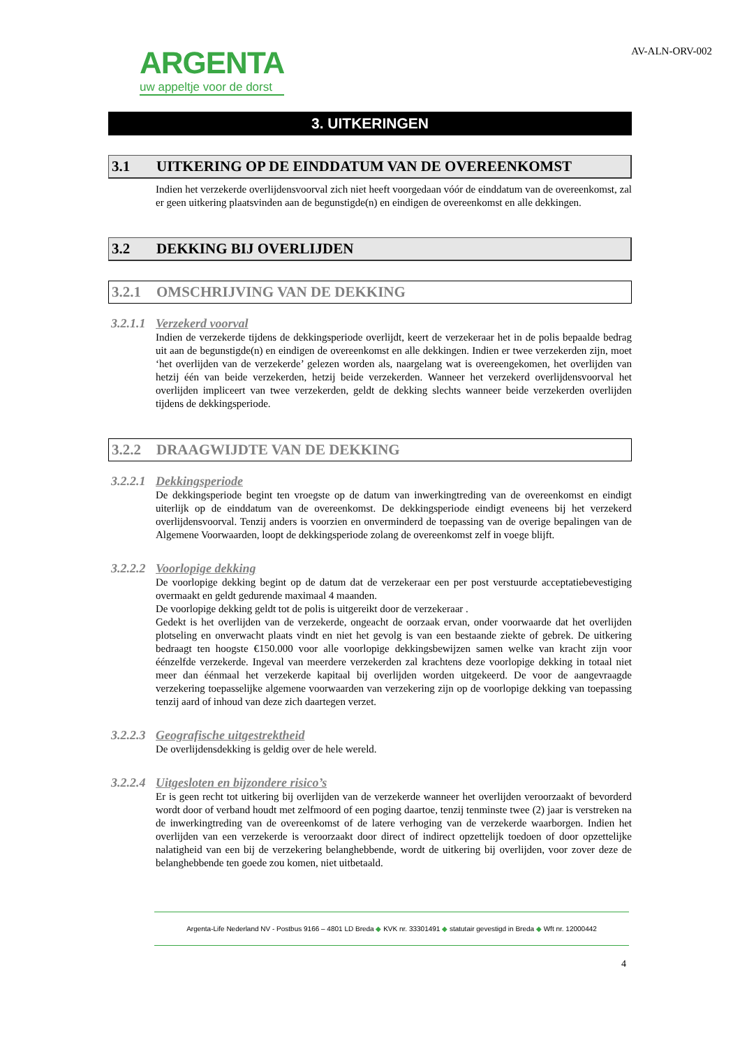ARGENTA
uw appeltje voor de dorst
AV-ALN-ORV-002
3. UITKERINGEN
3.1 UITKERING OP DE EINDDATUM VAN DE OVEREENKOMST
Indien het verzekerde overlijdensvoorval zich niet heeft voorgedaan vóór de einddatum van de overeenkomst, zal er geen uitkering plaatsvinden aan de begunstigde(n) en eindigen de overeenkomst en alle dekkingen.
3.2 DEKKING BIJ OVERLIJDEN
3.2.1 OMSCHRIJVING VAN DE DEKKING
3.2.1.1 Verzekerd voorval
Indien de verzekerde tijdens de dekkingsperiode overlijdt, keert de verzekeraar het in de polis bepaalde bedrag uit aan de begunstigde(n) en eindigen de overeenkomst en alle dekkingen. Indien er twee verzekerden zijn, moet ‘het overlijden van de verzekerde’ gelezen worden als, naargelang wat is overeengekomen, het overlijden van hetzij één van beide verzekerden, hetzij beide verzekerden. Wanneer het verzekerd overlijdensvoorval het overlijden impliceert van twee verzekerden, geldt de dekking slechts wanneer beide verzekerden overlijden tijdens de dekkingsperiode.
3.2.2 DRAAGWIJDTE VAN DE DEKKING
3.2.2.1 Dekkingsperiode
De dekkingsperiode begint ten vroegste op de datum van inwerkingtreding van de overeenkomst en eindigt uiterlijk op de einddatum van de overeenkomst. De dekkingsperiode eindigt eveneens bij het verzekerd overlijdensvoorval. Tenzij anders is voorzien en onverminderd de toepassing van de overige bepalingen van de Algemene Voorwaarden, loopt de dekkingsperiode zolang de overeenkomst zelf in voege blijft.
3.2.2.2 Voorlopige dekking
De voorlopige dekking begint op de datum dat de verzekeraar een per post verstuurde acceptatiebevestiging overmaakt en geldt gedurende maximaal 4 maanden.
De voorlopige dekking geldt tot de polis is uitgereikt door de verzekeraar .
Gedekt is het overlijden van de verzekerde, ongeacht de oorzaak ervan, onder voorwaarde dat het overlijden plotseling en onverwacht plaats vindt en niet het gevolg is van een bestaande ziekte of gebrek. De uitkering bedraagt ten hoogste €150.000 voor alle voorlopige dekkingsbewijzen samen welke van kracht zijn voor éénzelfde verzekerde. Ingeval van meerdere verzekerden zal krachtens deze voorlopige dekking in totaal niet meer dan éénmaal het verzekerde kapitaal bij overlijden worden uitgekeerd. De voor de aangevraagde verzekering toepasselijke algemene voorwaarden van verzekering zijn op de voorlopige dekking van toepassing tenzij aard of inhoud van deze zich daartegen verzet.
3.2.2.3 Geografische uitgestrektheid
De overlijdensdekking is geldig over de hele wereld.
3.2.2.4 Uitgesloten en bijzondere risico’s
Er is geen recht tot uitkering bij overlijden van de verzekerde wanneer het overlijden veroorzaakt of bevorderd wordt door of verband houdt met zelfmoord of een poging daartoe, tenzij tenminste twee (2) jaar is verstreken na de inwerkingtreding van de overeenkomst of de latere verhoging van de verzekerde waarborgen. Indien het overlijden van een verzekerde is veroorzaakt door direct of indirect opzettelijk toedoen of door opzettelijke nalatigheid van een bij de verzekering belanghebbende, wordt de uitkering bij overlijden, voor zover deze de belanghebbende ten goede zou komen, niet uitbetaald.
Argenta-Life Nederland NV - Postbus 9166 – 4801 LD Breda ◆ KVK nr. 33301491 ◆ statutair gevestigd in Breda ◆ Wft nr. 12000442
4